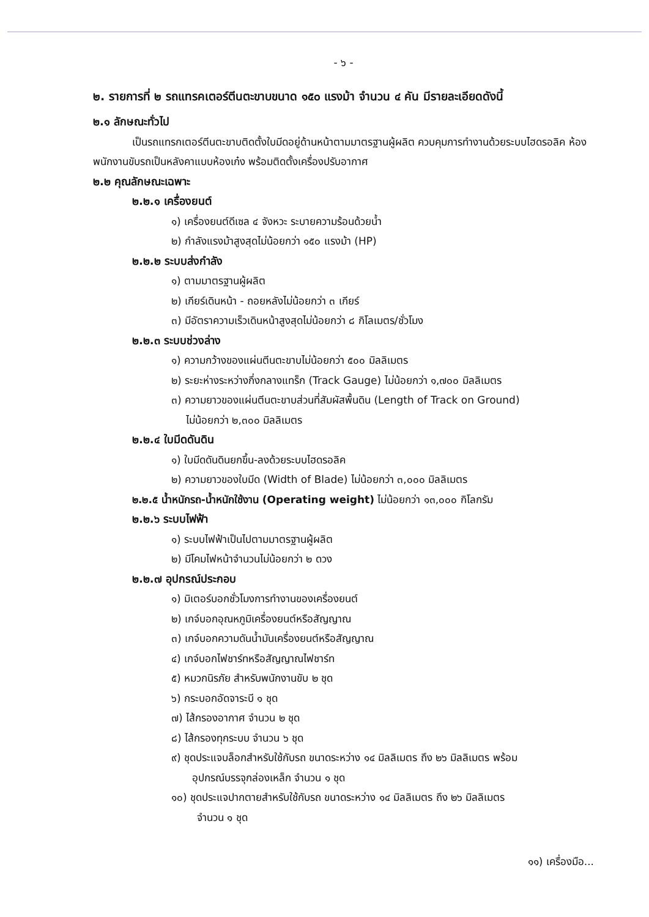- ๖ -
๒. รายการที่ ๒ รถแทรคเตอร์ตีนตะขาบขนาด ๑๕๐ แรงม้า จำนวน ๔ คัน มีรายละเอียดดังนี้
๒.๑ ลักษณะทั่วไป
เป็นรถแทรกเตอร์ตีนตะขาบติดตั้งใบมีดอยู่ด้านหน้าตามมาตรฐานผู้ผลิต ควบคุมการทำงานด้วยระบบไฮดรอลิค ห้องพนักงานขับรถเป็นหลังคาแบบห้องเก๋ง พร้อมติดตั้งเครื่องปรับอากาศ
๒.๒ คุณลักษณะเฉพาะ
๒.๒.๑ เครื่องยนต์
๑) เครื่องยนต์ดีเซล ๔ จังหวะ ระบายความร้อนด้วยน้ำ
๒) กำลังแรงม้าสูงสุดไม่น้อยกว่า ๑๕๐ แรงม้า (HP)
๒.๒.๒ ระบบส่งกำลัง
๑) ตามมาตรฐานผู้ผลิต
๒) เกียร์เดินหน้า - ถอยหลังไม่น้อยกว่า ๓ เกียร์
๓) มีอัตราความเร็วเดินหน้าสูงสุดไม่น้อยกว่า ๘ กิโลเมตร/ชั่วโมง
๒.๒.๓ ระบบช่วงล่าง
๑) ความกว้างของแผ่นตีนตะขาบไม่น้อยกว่า ๕๐๐ มิลลิเมตร
๒) ระยะห่างระหว่างกึ่งกลางแทร็ก (Track Gauge) ไม่น้อยกว่า ๑,๗๐๐ มิลลิเมตร
๓) ความยาวของแผ่นตีนตะขาบส่วนที่สัมผัสพื้นดิน (Length of Track on Ground)
ไม่น้อยกว่า ๒,๓๐๐ มิลลิเมตร
๒.๒.๔ ใบมีดดันดิน
๑) ใบมีดดันดินยกขึ้น-ลงด้วยระบบไฮดรอลิค
๒) ความยาวของใบมีด (Width of Blade) ไม่น้อยกว่า ๓,๐๐๐ มิลลิเมตร
๒.๒.๕ น้ำหนักรถ-น้ำหนักใช้งาน (Operating weight) ไม่น้อยกว่า ๑๓,๐๐๐ กิโลกรัม
๒.๒.๖ ระบบไฟฟ้า
๑) ระบบไฟฟ้าเป็นไปตามมาตรฐานผู้ผลิต
๒) มีโคมไฟหน้าจำนวนไม่น้อยกว่า ๒ ดวง
๒.๒.๗ อุปกรณ์ประกอบ
๑) มิเตอร์บอกชั่วโมงการทำงานของเครื่องยนต์
๒) เกจ์บอกอุณหภูมิเครื่องยนต์หรือสัญญาณ
๓) เกจ์บอกความดันน้ำมันเครื่องยนต์หรือสัญญาณ
๔) เกจ์บอกไฟชาร์ทหรือสัญญาณไฟชาร์ท
๕) หมวกนิรภัย สำหรับพนักงานขับ ๒ ชุด
๖) กระบอกอัดจาระบี ๑ ชุด
๗) ไส้กรองอากาศ จำนวน ๒ ชุด
๘) ไส้กรองทุกระบบ จำนวน ๖ ชุด
๙) ชุดประแจบล็อกสำหรับใช้กับรถ ขนาดระหว่าง ๑๔ มิลลิเมตร ถึง ๒๖ มิลลิเมตร พร้อม
อุปกรณ์บรรจุกล่องเหล็ก จำนวน ๑ ชุด
๑๐) ชุดประแจปากตายสำหรับใช้กับรถ ขนาดระหว่าง ๑๔ มิลลิเมตร ถึง ๒๖ มิลลิเมตร
จำนวน ๑ ชุด
๑๑) เครื่องมือ...